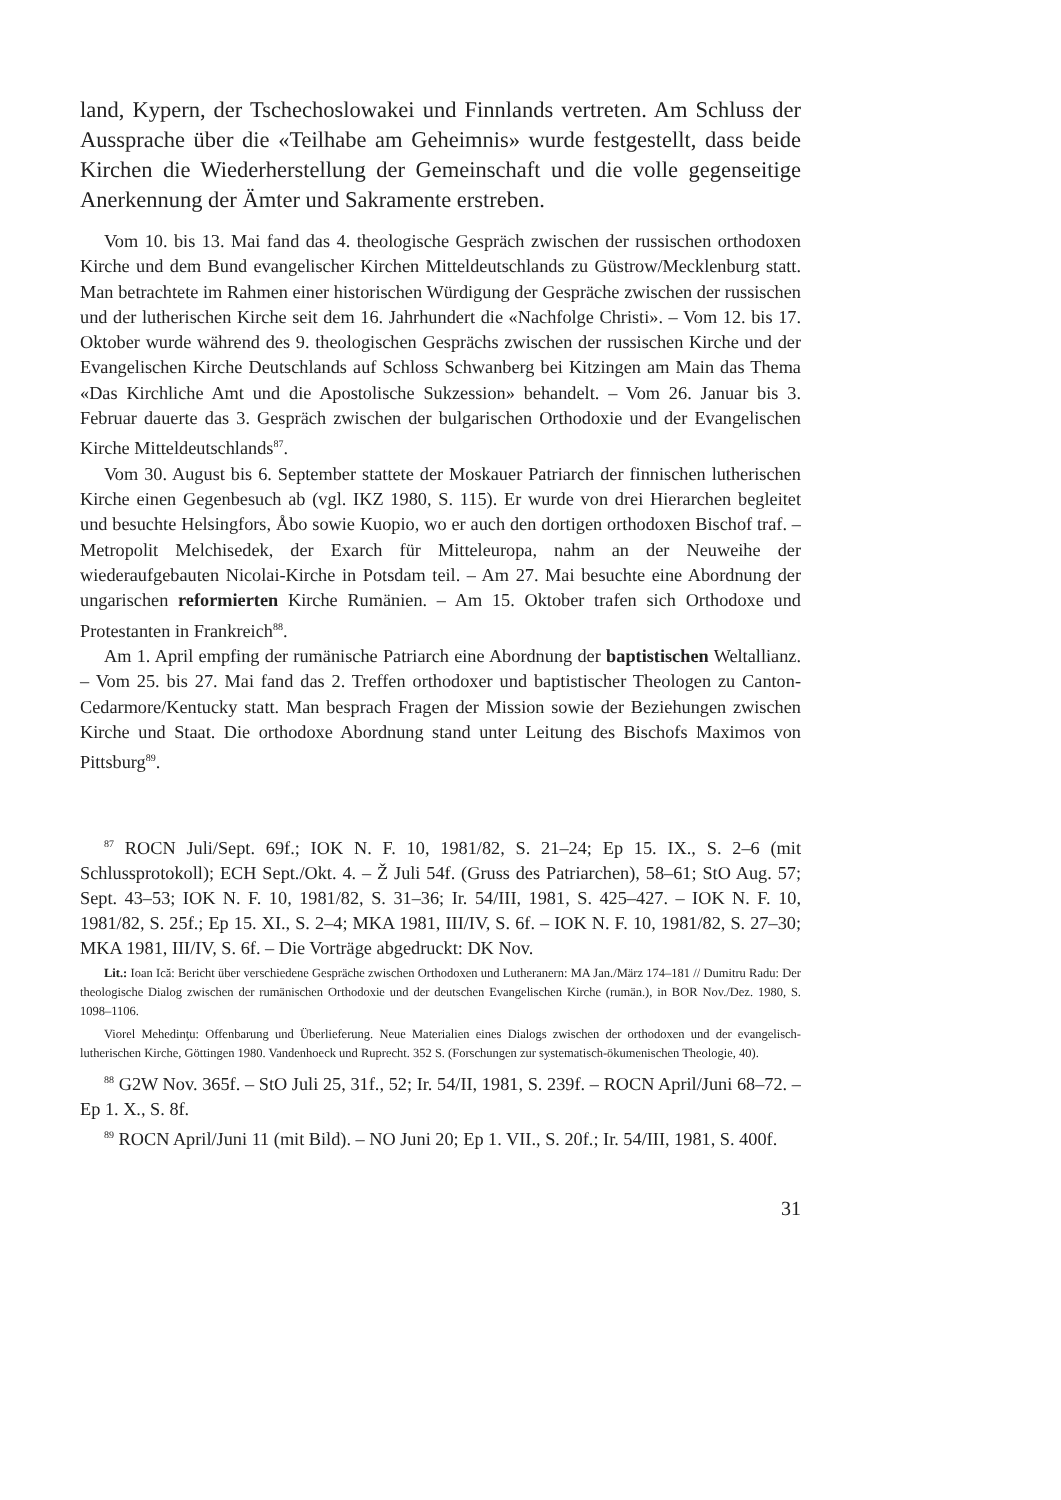land, Kypern, der Tschechoslowakei und Finnlands vertreten. Am Schluss der Aussprache über die «Teilhabe am Geheimnis» wurde festgestellt, dass beide Kirchen die Wiederherstellung der Gemeinschaft und die volle gegenseitige Anerkennung der Ämter und Sakramente erstreben.
Vom 10. bis 13. Mai fand das 4. theologische Gespräch zwischen der russischen orthodoxen Kirche und dem Bund evangelischer Kirchen Mitteldeutschlands zu Güstrow/Mecklenburg statt. Man betrachtete im Rahmen einer historischen Würdigung der Gespräche zwischen der russischen und der lutherischen Kirche seit dem 16. Jahrhundert die «Nachfolge Christi». – Vom 12. bis 17. Oktober wurde während des 9. theologischen Gesprächs zwischen der russischen Kirche und der Evangelischen Kirche Deutschlands auf Schloss Schwanberg bei Kitzingen am Main das Thema «Das Kirchliche Amt und die Apostolische Sukzession» behandelt. – Vom 26. Januar bis 3. Februar dauerte das 3. Gespräch zwischen der bulgarischen Orthodoxie und der Evangelischen Kirche Mitteldeutschlands<sup>87</sup>.
Vom 30. August bis 6. September stattete der Moskauer Patriarch der finnischen lutherischen Kirche einen Gegenbesuch ab (vgl. IKZ 1980, S. 115). Er wurde von drei Hierarchen begleitet und besuchte Helsingfors, Åbo sowie Kuopio, wo er auch den dortigen orthodoxen Bischof traf. – Metropolit Melchisedek, der Exarch für Mitteleuropa, nahm an der Neuweihe der wiederaufgebauten Nicolai-Kirche in Potsdam teil. – Am 27. Mai besuchte eine Abordnung der ungarischen reformierten Kirche Rumänien. – Am 15. Oktober trafen sich Orthodoxe und Protestanten in Frankreich<sup>88</sup>.
Am 1. April empfing der rumänische Patriarch eine Abordnung der baptistischen Weltallianz. – Vom 25. bis 27. Mai fand das 2. Treffen orthodoxer und baptistischer Theologen zu Canton-Cedarmore/Kentucky statt. Man besprach Fragen der Mission sowie der Beziehungen zwischen Kirche und Staat. Die orthodoxe Abordnung stand unter Leitung des Bischofs Maximos von Pittsburg<sup>89</sup>.
<sup>87</sup> ROCN Juli/Sept. 69f.; IOK N. F. 10, 1981/82, S. 21–24; Ep 15. IX., S. 2–6 (mit Schlussprotokoll); ECH Sept./Okt. 4. – Ž Juli 54f. (Gruss des Patriarchen), 58–61; StO Aug. 57; Sept. 43–53; IOK N. F. 10, 1981/82, S. 31–36; Ir. 54/III, 1981, S. 425–427. – IOK N. F. 10, 1981/82, S. 25f.; Ep 15. XI., S. 2–4; MKA 1981, III/IV, S. 6f. – IOK N. F. 10, 1981/82, S. 27–30; MKA 1981, III/IV, S. 6f. – Die Vorträge abgedruckt: DK Nov.
Lit.: Ioan Ică: Bericht über verschiedene Gespräche zwischen Orthodoxen und Lutheranern: MA Jan./März 174–181 // Dumitru Radu: Der theologische Dialog zwischen der rumänischen Orthodoxie und der deutschen Evangelischen Kirche (rumän.), in BOR Nov./Dez. 1980, S. 1098–1106.
Viorel Mehedinţu: Offenbarung und Überlieferung. Neue Materialien eines Dialogs zwischen der orthodoxen und der evangelisch-lutherischen Kirche, Göttingen 1980. Vandenhoeck und Ruprecht. 352 S. (Forschungen zur systematisch-ökumenischen Theologie, 40).
<sup>88</sup> G2W Nov. 365f. – StO Juli 25, 31f., 52; Ir. 54/II, 1981, S. 239f. – ROCN April/Juni 68–72. – Ep 1. X., S. 8f.
<sup>89</sup> ROCN April/Juni 11 (mit Bild). – NO Juni 20; Ep 1. VII., S. 20f.; Ir. 54/III, 1981, S. 400f.
31